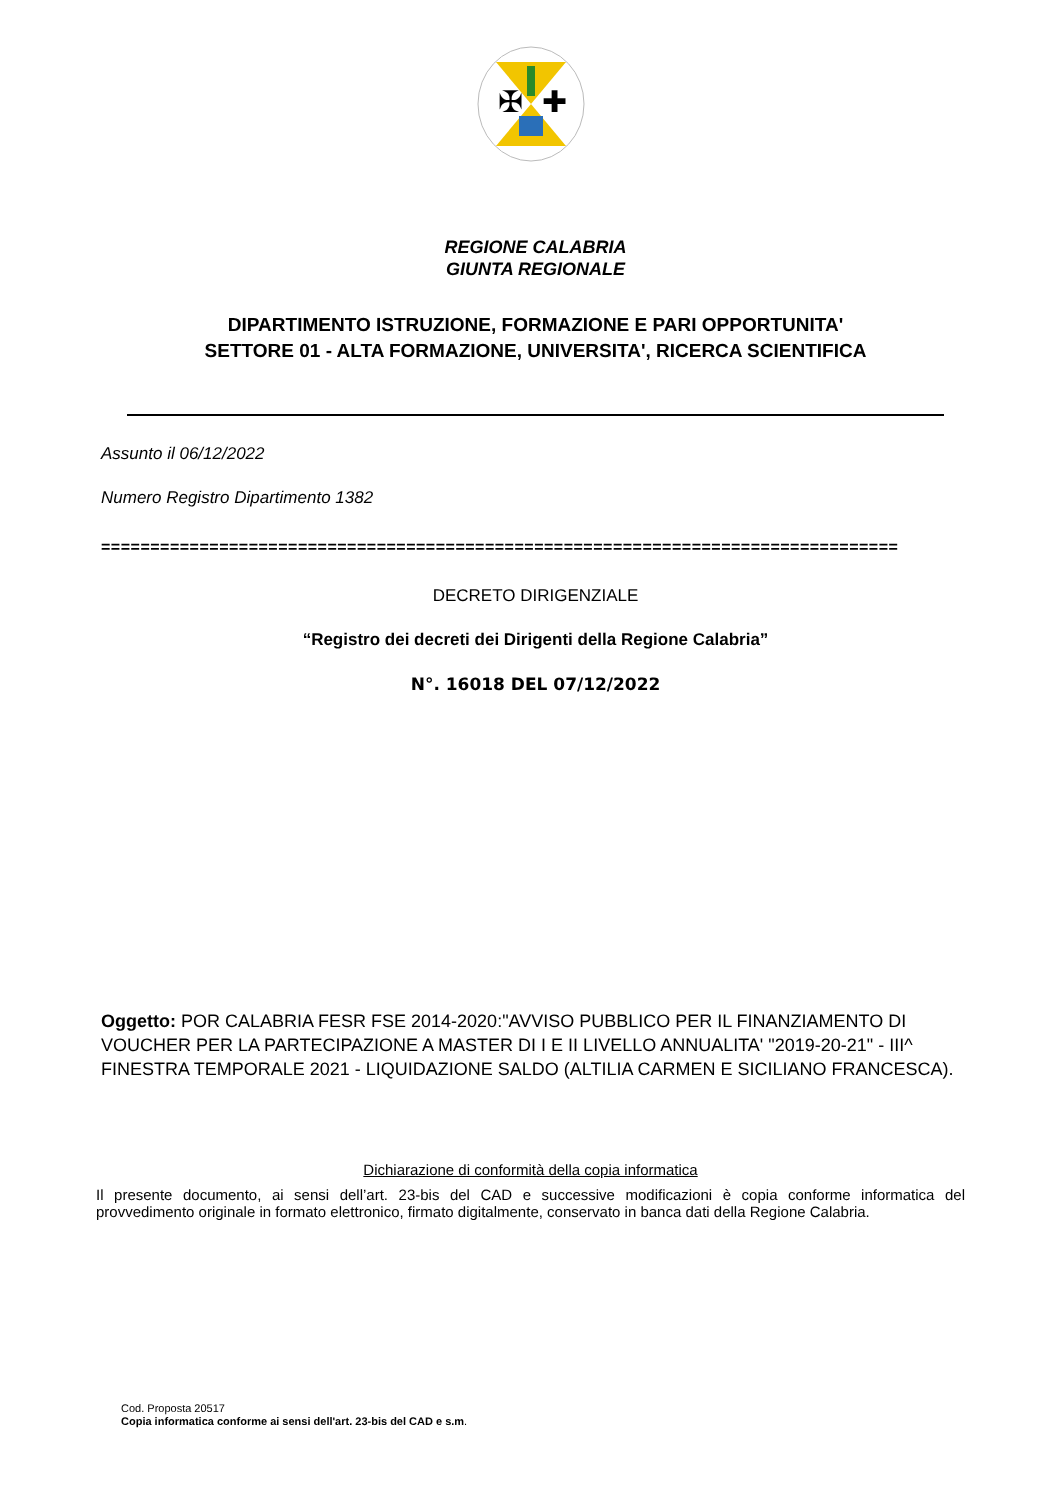✠
✚
REGIONE CALABRIA
GIUNTA REGIONALE
DIPARTIMENTO ISTRUZIONE, FORMAZIONE E PARI OPPORTUNITA'
SETTORE 01 - ALTA FORMAZIONE, UNIVERSITA', RICERCA SCIENTIFICA
Assunto il 06/12/2022
Numero Registro Dipartimento 1382
=================================================================================
DECRETO DIRIGENZIALE
“Registro dei decreti dei Dirigenti della Regione Calabria”
N°. 16018 DEL 07/12/2022
Oggetto: POR CALABRIA FESR FSE 2014-2020:"AVVISO PUBBLICO PER IL FINANZIAMENTO DI VOUCHER PER LA PARTECIPAZIONE A MASTER DI I E II LIVELLO ANNUALITA' "2019-20-21" - III^ FINESTRA TEMPORALE 2021 - LIQUIDAZIONE SALDO (ALTILIA CARMEN E SICILIANO FRANCESCA).
Dichiarazione di conformità della copia informatica
Il presente documento, ai sensi dell’art. 23-bis del CAD e successive modificazioni è copia conforme informatica del provvedimento originale in formato elettronico, firmato digitalmente, conservato in banca dati della Regione Calabria.
Cod. Proposta 20517
Copia informatica conforme ai sensi dell'art. 23-bis del CAD e s.m.